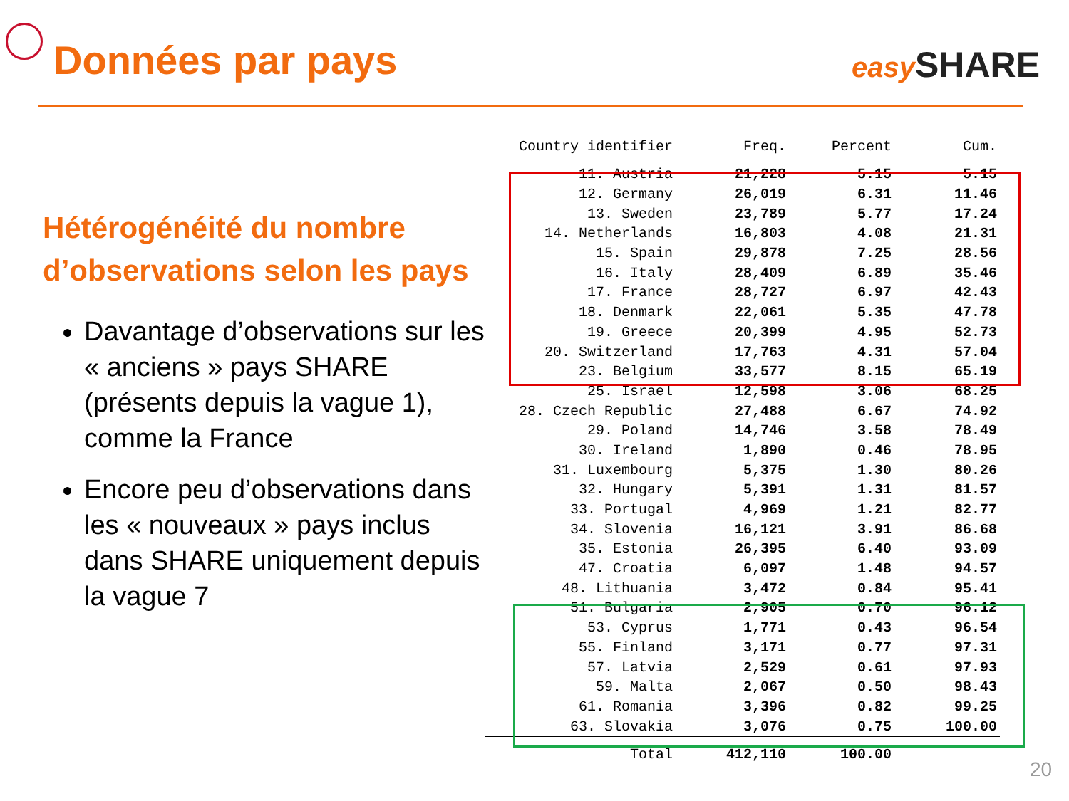Données par pays easy SHARE
Hétérogénéité du nombre d’observations selon les pays
Davantage d’observations sur les « anciens » pays SHARE (présents depuis la vague 1), comme la France
Encore peu d’observations dans les « nouveaux » pays inclus dans SHARE uniquement depuis la vague 7
| Country identifier | Freq. | Percent | Cum. |
| --- | --- | --- | --- |
| 11. Austria | 21,228 | 5.15 | 5.15 |
| 12. Germany | 26,019 | 6.31 | 11.46 |
| 13. Sweden | 23,789 | 5.77 | 17.24 |
| 14. Netherlands | 16,803 | 4.08 | 21.31 |
| 15. Spain | 29,878 | 7.25 | 28.56 |
| 16. Italy | 28,409 | 6.89 | 35.46 |
| 17. France | 28,727 | 6.97 | 42.43 |
| 18. Denmark | 22,061 | 5.35 | 47.78 |
| 19. Greece | 20,399 | 4.95 | 52.73 |
| 20. Switzerland | 17,763 | 4.31 | 57.04 |
| 23. Belgium | 33,577 | 8.15 | 65.19 |
| 25. Israel | 12,598 | 3.06 | 68.25 |
| 28. Czech Republic | 27,488 | 6.67 | 74.92 |
| 29. Poland | 14,746 | 3.58 | 78.49 |
| 30. Ireland | 1,890 | 0.46 | 78.95 |
| 31. Luxembourg | 5,375 | 1.30 | 80.26 |
| 32. Hungary | 5,391 | 1.31 | 81.57 |
| 33. Portugal | 4,969 | 1.21 | 82.77 |
| 34. Slovenia | 16,121 | 3.91 | 86.68 |
| 35. Estonia | 26,395 | 6.40 | 93.09 |
| 47. Croatia | 6,097 | 1.48 | 94.57 |
| 48. Lithuania | 3,472 | 0.84 | 95.41 |
| 51. Bulgaria | 2,905 | 0.70 | 96.12 |
| 53. Cyprus | 1,771 | 0.43 | 96.54 |
| 55. Finland | 3,171 | 0.77 | 97.31 |
| 57. Latvia | 2,529 | 0.61 | 97.93 |
| 59. Malta | 2,067 | 0.50 | 98.43 |
| 61. Romania | 3,396 | 0.82 | 99.25 |
| 63. Slovakia | 3,076 | 0.75 | 100.00 |
| Total | 412,110 | 100.00 | |
20